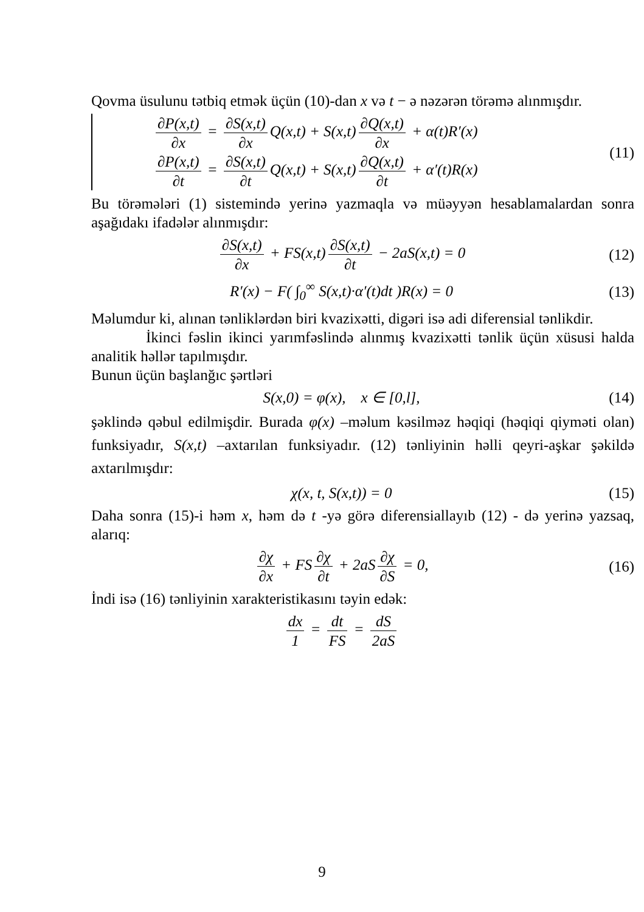Qovma üsulunu tətbiq etmək üçün (10)-dan x və t − ə nəzərən törəmə alınmışdır.
∂P(x,t) ∂x = ∂S(x,t) ∂x Q(x,t) + S(x,t) ∂Q(x,t) ∂x + α(t)R′(x)
∂P(x,t) ∂t = ∂S(x,t) ∂t Q(x,t) + S(x,t) ∂Q(x,t) ∂t + α′(t)R(x)
(11)
Bu törəmələri (1) sistemində yerinə yazmaqla və müəyyən hesablamalardan sonra aşağıdakı ifadələr alınmışdır:
∂S(x,t) ∂x + FS(x,t) ∂S(x,t) ∂t − 2aS(x,t) = 0
(12)
R′(x) − F( ∫<sub>0</sub><sup>∞</sup> S(x,t)·α′(t)dt )R(x) = 0
(13)
Məlumdur ki, alınan tənliklərdən biri kvazixətti, digəri isə adi diferensial tənlikdir.
İkinci fəslin ikinci yarımfəslində alınmış kvazixətti tənlik üçün xüsusi halda analitik həllər tapılmışdır.
Bunun üçün başlanğıc şərtləri
S(x,0) = φ(x), x ∈ [0,l], (14)
şəklində qəbul edilmişdir. Burada φ(x) –məlum kəsilməz həqiqi (həqiqi qiyməti olan) funksiyadır, S(x,t) –axtarılan funksiyadır. (12) tənliyinin həlli qeyri-aşkar şəkildə axtarılmışdır:
χ(x, t, S(x,t)) = 0 (15)
Daha sonra (15)-i həm x, həm də t -yə görə diferensiallayıb (12) - də yerinə yazsaq, alarıq:
∂χ ∂x + FS ∂χ ∂t + 2aS ∂χ ∂S = 0,
(16)
İndi isə (16) tənliyinin xarakteristikasını təyin edək:
dx 1 = dt FS = dS 2aS
9